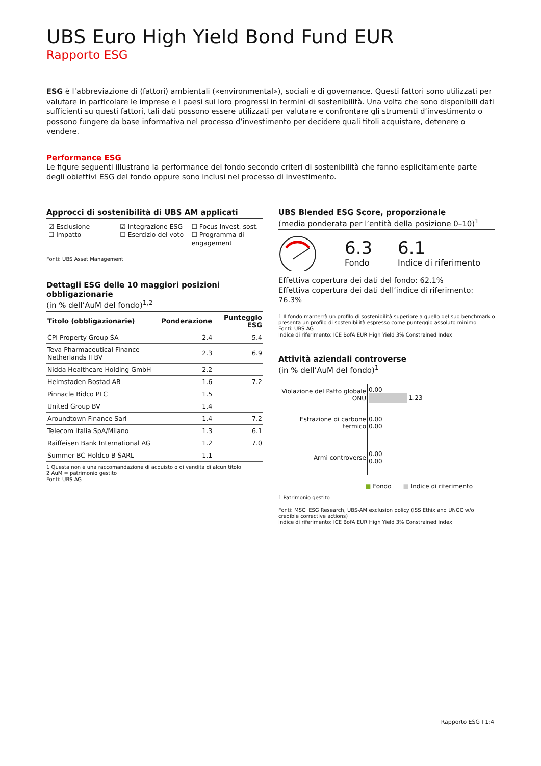UBS Euro High Yield Bond Fund EUR
Rapporto ESG
ESG è l’abbreviazione di (fattori) ambientali («environmental»), sociali e di governance. Questi fattori sono utilizzati per valutare in particolare le imprese e i paesi sui loro progressi in termini di sostenibilità. Una volta che sono disponibili dati sufficienti su questi fattori, tali dati possono essere utilizzati per valutare e confrontare gli strumenti d’investimento o possono fungere da base informativa nel processo d’investimento per decidere quali titoli acquistare, detenere o vendere.
Performance ESG
Le figure seguenti illustrano la performance del fondo secondo criteri di sostenibilità che fanno esplicitamente parte degli obiettivi ESG del fondo oppure sono inclusi nel processo di investimento.
Approcci di sostenibilità di UBS AM applicati
☑ Esclusione
☐ Impatto
☑ Integrazione ESG
☐ Esercizio del voto
☐ Focus Invest. sost.
☐ Programma di engagement
Fonti: UBS Asset Management
Dettagli ESG delle 10 maggiori posizioni obbligazionarie
(in % dell’AuM del fondo)<sup>1,2</sup>
| Titolo (obbligazionarie) | Ponderazione | Punteggio ESG |
| --- | --- | --- |
| CPI Property Group SA | 2.4 | 5.4 |
| Teva Pharmaceutical Finance Netherlands II BV | 2.3 | 6.9 |
| Nidda Healthcare Holding GmbH | 2.2 | |
| Heimstaden Bostad AB | 1.6 | 7.2 |
| Pinnacle Bidco PLC | 1.5 | |
| United Group BV | 1.4 | |
| Aroundtown Finance Sarl | 1.4 | 7.2 |
| Telecom Italia SpA/Milano | 1.3 | 6.1 |
| Raiffeisen Bank International AG | 1.2 | 7.0 |
| Summer BC Holdco B SARL | 1.1 | |
1 Questa non è una raccomandazione di acquisto o di vendita di alcun titolo
2 AuM = patrimonio gestito
Fonti: UBS AG
UBS Blended ESG Score, proporzionale
(media ponderata per l’entità della posizione 0–10)<sup>1</sup>
6.3
Fondo
6.1
Indice di riferimento
Effettiva copertura dei dati del fondo: 62.1%
Effettiva copertura dei dati dell’indice di riferimento: 76.3%
1 Il fondo manterrà un profilo di sostenibilità superiore a quello del suo benchmark o presenta un profilo di sostenibilità espresso come punteggio assoluto minimo
Fonti: UBS AG
Indice di riferimento: ICE BofA EUR High Yield 3% Constrained Index
Attività aziendali controverse
(in % dell’AuM del fondo)<sup>1</sup>
| Violazione del Patto globale ONU | 0.00 1.23 |
| Estrazione di carbone termico | 0.00 0.00 |
| Armi controverse | 0.00 0.00 |
■ Fondo ■ Indice di riferimento
1 Patrimonio gestito
Fonti: MSCI ESG Research, UBS-AM exclusion policy (ISS Ethix and UNGC w/o credible corrective actions)
Indice di riferimento: ICE BofA EUR High Yield 3% Constrained Index
Rapporto ESG I 1:4